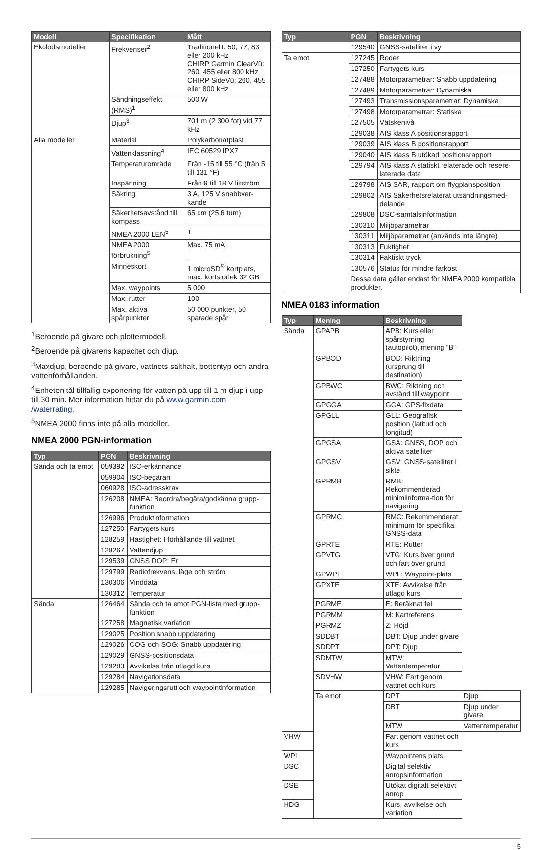| Modell | Specifikation | Mått |
| --- | --- | --- |
| Ekolodsmodeller | Frekvenser<sup>2</sup> | Traditionellt: 50, 77, 83 eller 200 kHz CHIRP Garmin ClearVü: 260, 455 eller 800 kHz CHIRP SideVü: 260, 455 eller 800 kHz |
| | Sändningseffekt (RMS)<sup>1</sup> | 500 W |
| | Djup<sup>3</sup> | 701 m (2 300 fot) vid 77 kHz |
| Alla modeller | Material | Polykarbonatplast |
| | Vattenklassning<sup>4</sup> | IEC 60529 IPX7 |
| | Temperaturområde | Från -15 till 55 °C (från 5 till 131 °F) |
| | Inspänning | Från 9 till 18 V likström |
| | Säkring | 3 A, 125 V snabbver-kande |
| | Säkerhetsavstånd till kompass | 65 cm (25,6 tum) |
| | NMEA 2000 LEN<sup>5</sup> | 1 |
| | NMEA 2000 förbrukning<sup>5</sup> | Max. 75 mA |
| | Minneskort | 1 microSD<sup>®</sup> kortplats, max. kortstorlek 32 GB |
| | Max. waypoints | 5 000 |
| | Max. rutter | 100 |
| | Max. aktiva spårpunkter | 50 000 punkter, 50 sparade spår |
<sup>1</sup> Beroende på givare och plottermodell.
<sup>2</sup> Beroende på givarens kapacitet och djup.
<sup>3</sup> Maxdjup, beroende på givare, vattnets salthalt, bottentyp och andra vattenförhållanden.
<sup>4</sup> Enheten tål tillfällig exponering för vatten på upp till 1 m djup i upp till 30 min. Mer information hittar du på www.garmin.com /waterrating.
<sup>5</sup> NMEA 2000 finns inte på alla modeller.
NMEA 2000 PGN-information
| Typ | PGN | Beskrivning |
| --- | --- | --- |
| Sända och ta emot | 059392 | ISO-erkännande |
| | 059904 | ISO-begäran |
| | 060928 | ISO-adresskrav |
| | 126208 | NMEA: Beordra/begära/godkänna grupp-funktion |
| | 126996 | Produktinformation |
| | 127250 | Fartygets kurs |
| | 128259 | Hastighet: I förhållande till vattnet |
| | 128267 | Vattendjup |
| | 129539 | GNSS DOP: Er |
| | 129799 | Radiofrekvens, läge och ström |
| | 130306 | Vinddata |
| | 130312 | Temperatur |
| Sända | 126464 | Sända och ta emot PGN-lista med grupp-funktion |
| | 127258 | Magnetisk variation |
| | 129025 | Position snabb uppdatering |
| | 129026 | COG och SOG: Snabb uppdatering |
| | 129029 | GNSS-positionsdata |
| | 129283 | Avvikelse från utlagd kurs |
| | 129284 | Navigationsdata |
| | 129285 | Navigeringsrutt och waypointinformation |
| Typ | PGN | Beskrivning |
| --- | --- | --- |
| | 129540 | GNSS-satelliter i vy |
| Ta emot | 127245 | Roder |
| | 127250 | Fartygets kurs |
| | 127488 | Motorparametrar: Snabb uppdatering |
| | 127489 | Motorparametrar: Dynamiska |
| | 127493 | Transmissionsparametrar: Dynamiska |
| | 127498 | Motorparametrar: Statiska |
| | 127505 | Vätskenivå |
| | 129038 | AIS klass A positionsrapport |
| | 129039 | AIS klass B positionsrapport |
| | 129040 | AIS klass B utökad positionsrapport |
| | 129794 | AIS klass A statiskt relaterade och resere-laterade data |
| | 129798 | AIS SAR, rapport om flygplansposition |
| | 129802 | AIS Säkerhetsrelaterat utsändningsmed-delande |
| | 129808 | DSC-samtalsinformation |
| | 130310 | Miljöparametrar |
| | 130311 | Miljöparametrar (används inte längre) |
| | 130313 | Fuktighet |
| | 130314 | Faktiskt tryck |
| | 130576 | Status för mindre farkost |
| | Dessa data gäller endast för NMEA 2000 kompatibla produkter. | |
NMEA 0183 information
| Typ | Mening | Beskrivning | |
| --- | --- | --- | --- |
| Sända | GPAPB | APB: Kurs eller spårstyrning (autopilot), mening ”B” | |
| | GPBOD | BOD: Riktning (ursprung till destination) | |
| | GPBWC | BWC: Riktning och avstånd till waypoint | |
| | GPGGA | GGA: GPS-fixdata | |
| | GPGLL | GLL: Geografisk position (latitud och longitud) | |
| | GPGSA | GSA: GNSS, DOP och aktiva satelliter | |
| | GPGSV | GSV: GNSS-satelliter i sikte | |
| | GPRMB | RMB: Rekommenderad minimiinforma-tion för navigering | |
| | GPRMC | RMC: Rekommenderat minimum för specifika GNSS-data | |
| | GPRTE | RTE: Rutter | |
| | GPVTG | VTG: Kurs över grund och fart över grund | |
| | GPWPL | WPL: Waypoint-plats | |
| | GPXTE | XTE: Avvikelse från utlagd kurs | |
| | PGRME | E: Beräknat fel | |
| | PGRMM | M: Kartreferens | |
| | PGRMZ | Z: Höjd | |
| | SDDBT | DBT: Djup under givare | |
| | SDDPT | DPT: Djup | |
| | SDMTW | MTW: Vattentemperatur | |
| | SDVHW | VHW: Fart genom vattnet och kurs | |
| | Ta emot | DPT | Djup |
| | | DBT | Djup under givare |
| | | MTW | Vattentemperatur |
| VHW | | Fart genom vattnet och kurs | |
| WPL | | Waypointens plats | |
| DSC | | Digital selektiv anropsinformation | |
| DSE | | Utökat digitalt selektivt anrop | |
| HDG | | Kurs, avvikelse och variation | |
5